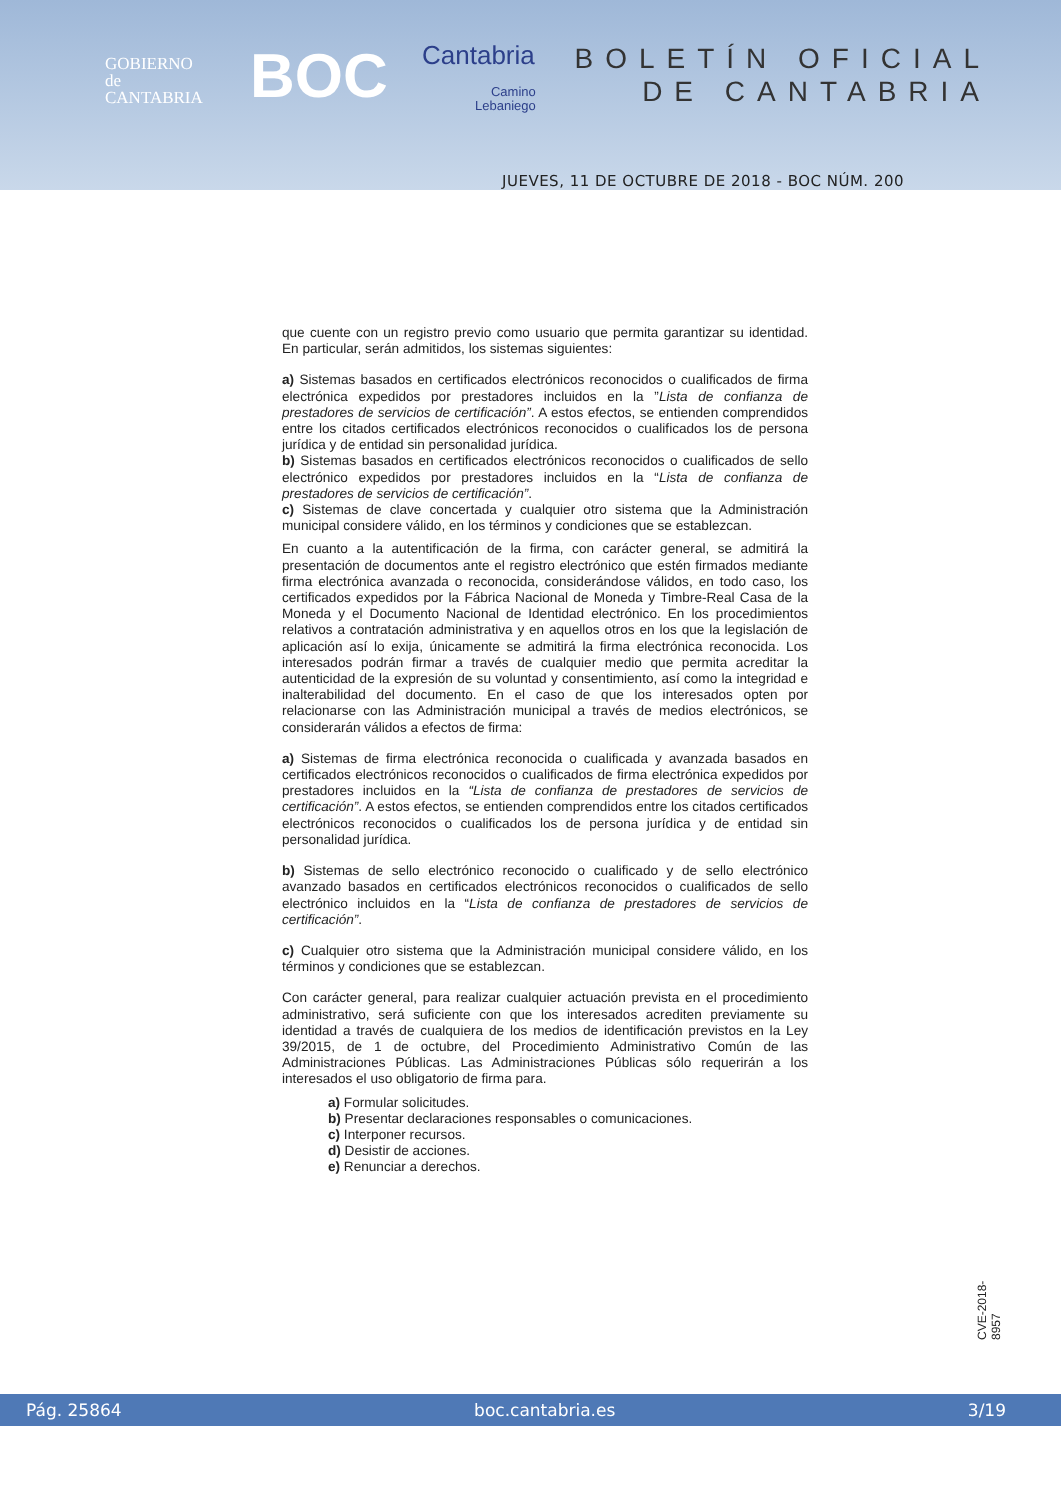GOBIERNO
de
CANTABRIA
BOC Cantabria
Camino
Lebaniego
BOLETÍN OFICIAL
DE CANTABRIA
JUEVES, 11 DE OCTUBRE DE 2018 - BOC NÚM. 200
que cuente con un registro previo como usuario que permita garantizar su identidad. En particular, serán admitidos, los sistemas siguientes:
a) Sistemas basados en certificados electrónicos reconocidos o cualificados de firma electrónica expedidos por prestadores incluidos en la ”Lista de confianza de prestadores de servicios de certificación”. A estos efectos, se entienden comprendidos entre los citados certificados electrónicos reconocidos o cualificados los de persona jurídica y de entidad sin personalidad jurídica.
b) Sistemas basados en certificados electrónicos reconocidos o cualificados de sello electrónico expedidos por prestadores incluidos en la “Lista de confianza de prestadores de servicios de certificación”.
c) Sistemas de clave concertada y cualquier otro sistema que la Administración municipal considere válido, en los términos y condiciones que se establezcan.
En cuanto a la autentificación de la firma, con carácter general, se admitirá la presentación de documentos ante el registro electrónico que estén firmados mediante firma electrónica avanzada o reconocida, considerándose válidos, en todo caso, los certificados expedidos por la Fábrica Nacional de Moneda y Timbre-Real Casa de la Moneda y el Documento Nacional de Identidad electrónico. En los procedimientos relativos a contratación administrativa y en aquellos otros en los que la legislación de aplicación así lo exija, únicamente se admitirá la firma electrónica reconocida. Los interesados podrán firmar a través de cualquier medio que permita acreditar la autenticidad de la expresión de su voluntad y consentimiento, así como la integridad e inalterabilidad del documento. En el caso de que los interesados opten por relacionarse con las Administración municipal a través de medios electrónicos, se considerarán válidos a efectos de firma:
a) Sistemas de firma electrónica reconocida o cualificada y avanzada basados en certificados electrónicos reconocidos o cualificados de firma electrónica expedidos por prestadores incluidos en la “Lista de confianza de prestadores de servicios de certificación”. A estos efectos, se entienden comprendidos entre los citados certificados electrónicos reconocidos o cualificados los de persona jurídica y de entidad sin personalidad jurídica.
b) Sistemas de sello electrónico reconocido o cualificado y de sello electrónico avanzado basados en certificados electrónicos reconocidos o cualificados de sello electrónico incluidos en la “Lista de confianza de prestadores de servicios de certificación”.
c) Cualquier otro sistema que la Administración municipal considere válido, en los términos y condiciones que se establezcan.
Con carácter general, para realizar cualquier actuación prevista en el procedimiento administrativo, será suficiente con que los interesados acrediten previamente su identidad a través de cualquiera de los medios de identificación previstos en la Ley 39/2015, de 1 de octubre, del Procedimiento Administrativo Común de las Administraciones Públicas. Las Administraciones Públicas sólo requerirán a los interesados el uso obligatorio de firma para.
a) Formular solicitudes.
b) Presentar declaraciones responsables o comunicaciones.
c) Interponer recursos.
d) Desistir de acciones.
e) Renunciar a derechos.
CVE-2018-8957
Pág. 25864 boc.cantabria.es 3/19